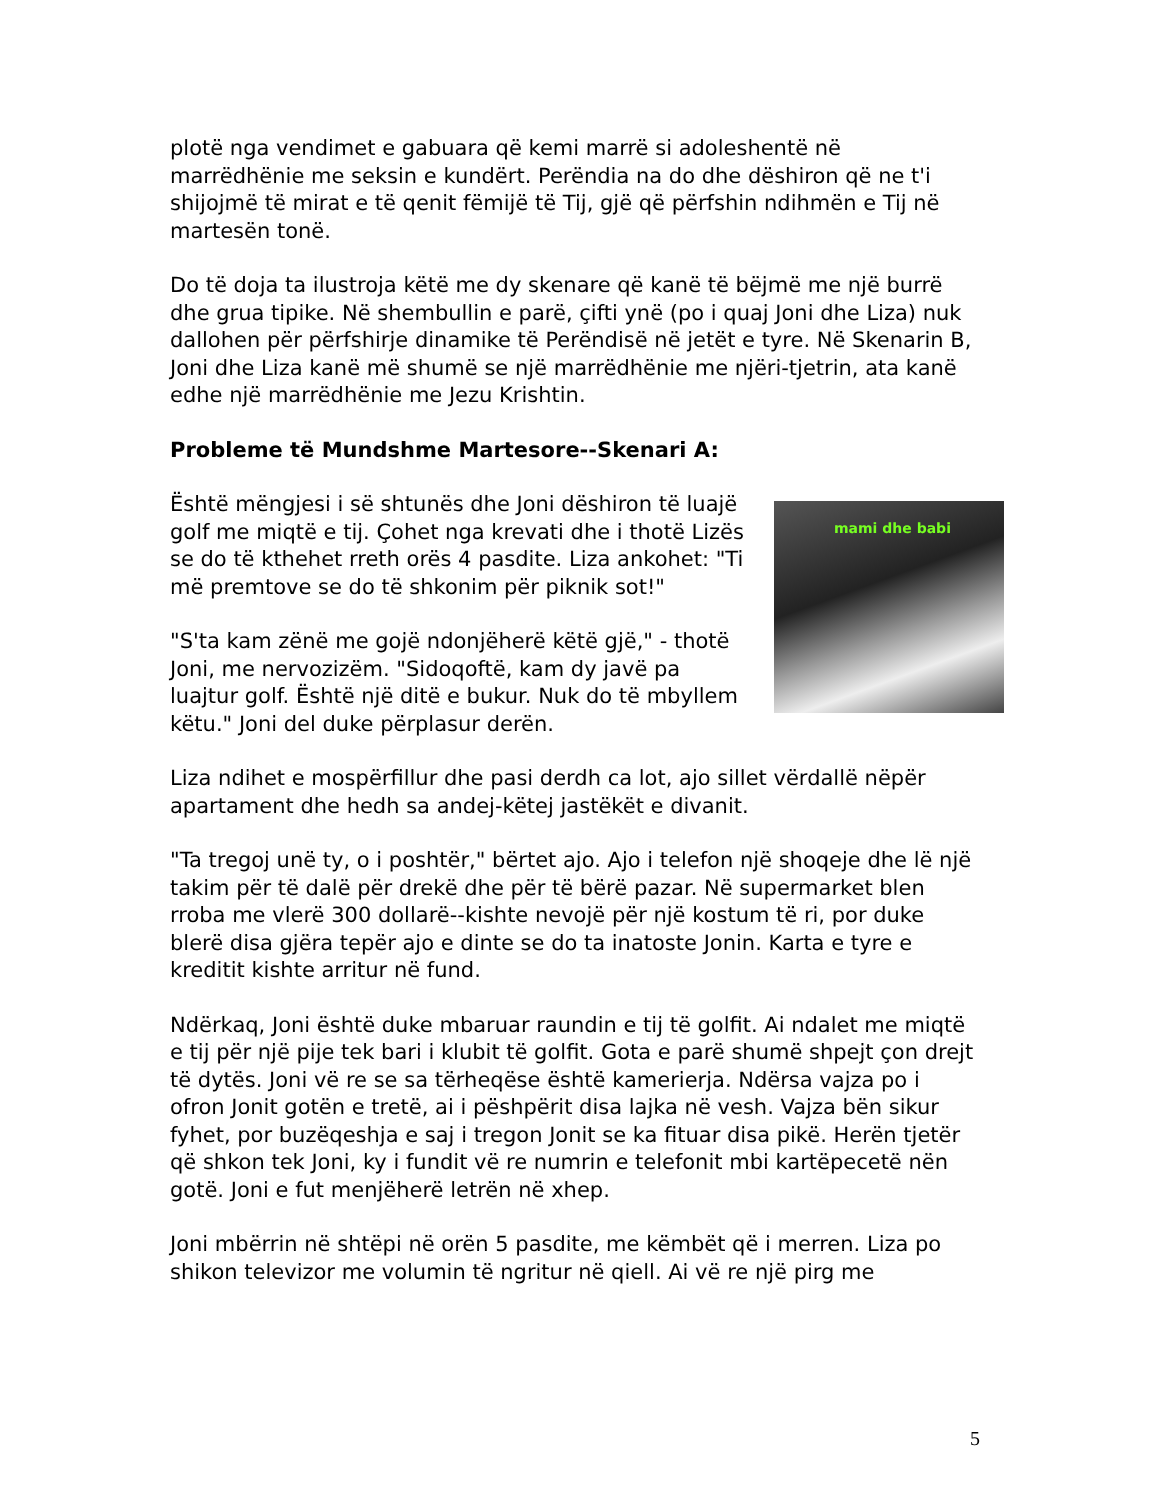plotë nga vendimet e gabuara që kemi marrë si adoleshentë në marrëdhënie me seksin e kundërt. Perëndia na do dhe dëshiron që ne t'i shijojmë të mirat e të qenit fëmijë të Tij, gjë që përfshin ndihmën e Tij në martesën tonë.
Do të doja ta ilustroja këtë me dy skenare që kanë të bëjmë me një burrë dhe grua tipike. Në shembullin e parë, çifti ynë (po i quaj Joni dhe Liza) nuk dallohen për përfshirje dinamike të Perëndisë në jetët e tyre. Në Skenarin B, Joni dhe Liza kanë më shumë se një marrëdhënie me njëri-tjetrin, ata kanë edhe një marrëdhënie me Jezu Krishtin.
Probleme të Mundshme Martesore--Skenari A:
mami dhe babi
Është mëngjesi i së shtunës dhe Joni dëshiron të luajë golf me miqtë e tij. Çohet nga krevati dhe i thotë Lizës se do të kthehet rreth orës 4 pasdite. Liza ankohet: "Ti më premtove se do të shkonim për piknik sot!"
"S'ta kam zënë me gojë ndonjëherë këtë gjë," - thotë Joni, me nervozizëm. "Sidoqoftë, kam dy javë pa luajtur golf. Është një ditë e bukur. Nuk do të mbyllem këtu." Joni del duke përplasur derën.
Liza ndihet e mospërfillur dhe pasi derdh ca lot, ajo sillet vërdallë nëpër apartament dhe hedh sa andej-këtej jastëkët e divanit.
"Ta tregoj unë ty, o i poshtër," bërtet ajo. Ajo i telefon një shoqeje dhe lë një takim për të dalë për drekë dhe për të bërë pazar. Në supermarket blen rroba me vlerë 300 dollarë--kishte nevojë për një kostum të ri, por duke blerë disa gjëra tepër ajo e dinte se do ta inatoste Jonin. Karta e tyre e kreditit kishte arritur në fund.
Ndërkaq, Joni është duke mbaruar raundin e tij të golfit. Ai ndalet me miqtë e tij për një pije tek bari i klubit të golfit. Gota e parë shumë shpejt çon drejt të dytës. Joni vë re se sa tërheqëse është kamerierja. Ndërsa vajza po i ofron Jonit gotën e tretë, ai i pëshpërit disa lajka në vesh. Vajza bën sikur fyhet, por buzëqeshja e saj i tregon Jonit se ka fituar disa pikë. Herën tjetër që shkon tek Joni, ky i fundit vë re numrin e telefonit mbi kartëpecetë nën gotë. Joni e fut menjëherë letrën në xhep.
Joni mbërrin në shtëpi në orën 5 pasdite, me këmbët që i merren. Liza po shikon televizor me volumin të ngritur në qiell. Ai vë re një pirg me
5